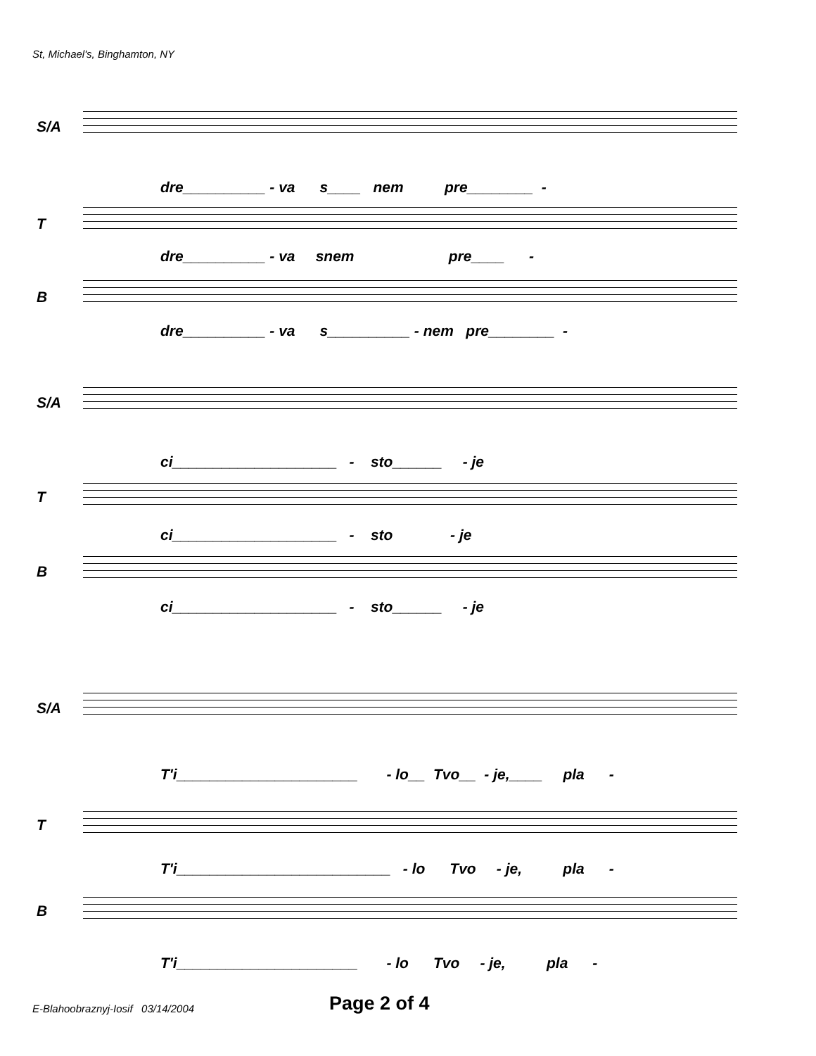St, Michael's, Binghamton, NY
S/A
dre__________ - va s____ nem pre________ -
T
dre__________ - va snem pre____ -
B
dre__________ - va s__________ - nem pre________ -
S/A
ci____________________ - sto______ - je
T
ci____________________ - sto - je
B
ci____________________ - sto______ - je
S/A
T'i______________________ - lo__ Tvo__ - je,____ pla -
T
T'i__________________________ - lo Tvo - je, pla -
B
T'i______________________ - lo Tvo - je, pla -
E-Blahoobraznyj-Iosif 03/14/2004
Page 2 of 4